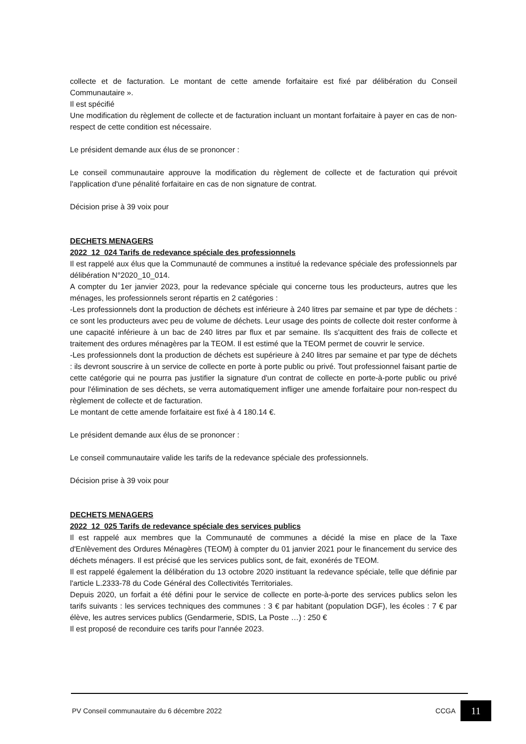collecte et de facturation. Le montant de cette amende forfaitaire est fixé par délibération du Conseil Communautaire ».
Il est spécifié
Une modification du règlement de collecte et de facturation incluant un montant forfaitaire à payer en cas de non-respect de cette condition est nécessaire.
Le président demande aux élus de se prononcer :
Le conseil communautaire approuve la modification du règlement de collecte et de facturation qui prévoit l'application d'une pénalité forfaitaire en cas de non signature de contrat.
Décision prise à 39 voix pour
DECHETS MENAGERS
2022_12_024 Tarifs de redevance spéciale des professionnels
Il est rappelé aux élus que la Communauté de communes a institué la redevance spéciale des professionnels par délibération N°2020_10_014.
A compter du 1er janvier 2023, pour la redevance spéciale qui concerne tous les producteurs, autres que les ménages, les professionnels seront répartis en 2 catégories :
-Les professionnels dont la production de déchets est inférieure à 240 litres par semaine et par type de déchets : ce sont les producteurs avec peu de volume de déchets. Leur usage des points de collecte doit rester conforme à une capacité inférieure à un bac de 240 litres par flux et par semaine. Ils s'acquittent des frais de collecte et traitement des ordures ménagères par la TEOM. Il est estimé que la TEOM permet de couvrir le service.
-Les professionnels dont la production de déchets est supérieure à 240 litres par semaine et par type de déchets : ils devront souscrire à un service de collecte en porte à porte public ou privé. Tout professionnel faisant partie de cette catégorie qui ne pourra pas justifier la signature d'un contrat de collecte en porte-à-porte public ou privé pour l'élimination de ses déchets, se verra automatiquement infliger une amende forfaitaire pour non-respect du règlement de collecte et de facturation.
Le montant de cette amende forfaitaire est fixé à 4 180.14 €.
Le président demande aux élus de se prononcer :
Le conseil communautaire valide les tarifs de la redevance spéciale des professionnels.
Décision prise à 39 voix pour
DECHETS MENAGERS
2022_12_025 Tarifs de redevance spéciale des services publics
Il est rappelé aux membres que la Communauté de communes a décidé la mise en place de la Taxe d'Enlèvement des Ordures Ménagères (TEOM) à compter du 01 janvier 2021 pour le financement du service des déchets ménagers. Il est précisé que les services publics sont, de fait, exonérés de TEOM.
Il est rappelé également la délibération du 13 octobre 2020 instituant la redevance spéciale, telle que définie par l'article L.2333-78 du Code Général des Collectivités Territoriales.
Depuis 2020, un forfait a été défini pour le service de collecte en porte-à-porte des services publics selon les tarifs suivants : les services techniques des communes : 3 € par habitant (population DGF), les écoles : 7 € par élève, les autres services publics (Gendarmerie, SDIS, La Poste …) : 250 €
Il est proposé de reconduire ces tarifs pour l'année 2023.
PV Conseil communautaire du 6 décembre 2022 CCGA 11